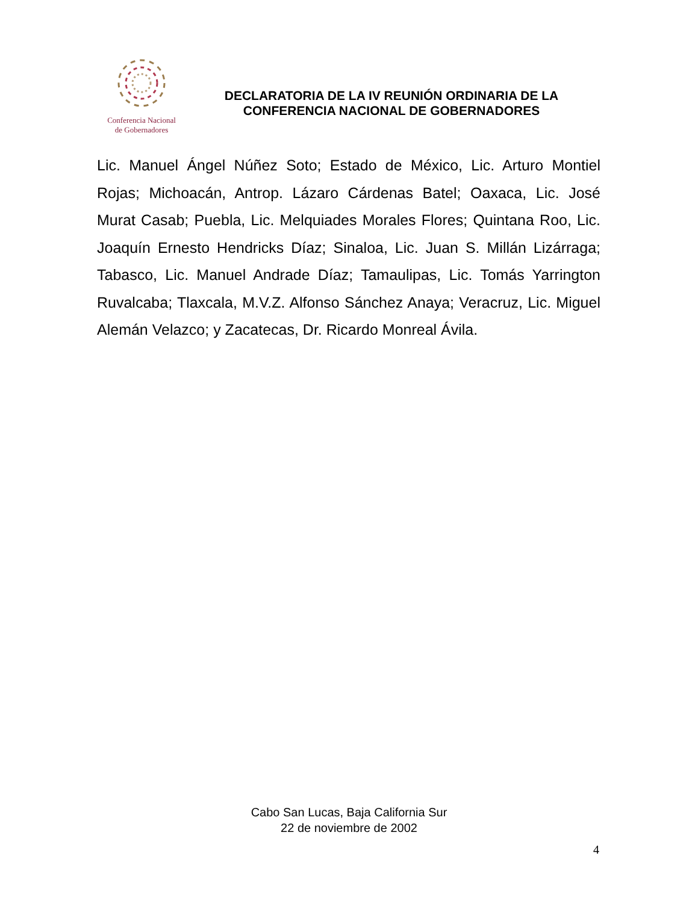Conferencia Nacional
de Gobernadores
DECLARATORIA DE LA IV REUNIÓN ORDINARIA DE LA
CONFERENCIA NACIONAL DE GOBERNADORES
Lic. Manuel Ángel Núñez Soto; Estado de México, Lic. Arturo Montiel Rojas; Michoacán, Antrop. Lázaro Cárdenas Batel; Oaxaca, Lic. José Murat Casab; Puebla, Lic. Melquiades Morales Flores; Quintana Roo, Lic. Joaquín Ernesto Hendricks Díaz; Sinaloa, Lic. Juan S. Millán Lizárraga; Tabasco, Lic. Manuel Andrade Díaz; Tamaulipas, Lic. Tomás Yarrington Ruvalcaba; Tlaxcala, M.V.Z. Alfonso Sánchez Anaya; Veracruz, Lic. Miguel Alemán Velazco; y Zacatecas, Dr. Ricardo Monreal Ávila.
Cabo San Lucas, Baja California Sur
22 de noviembre de 2002
4